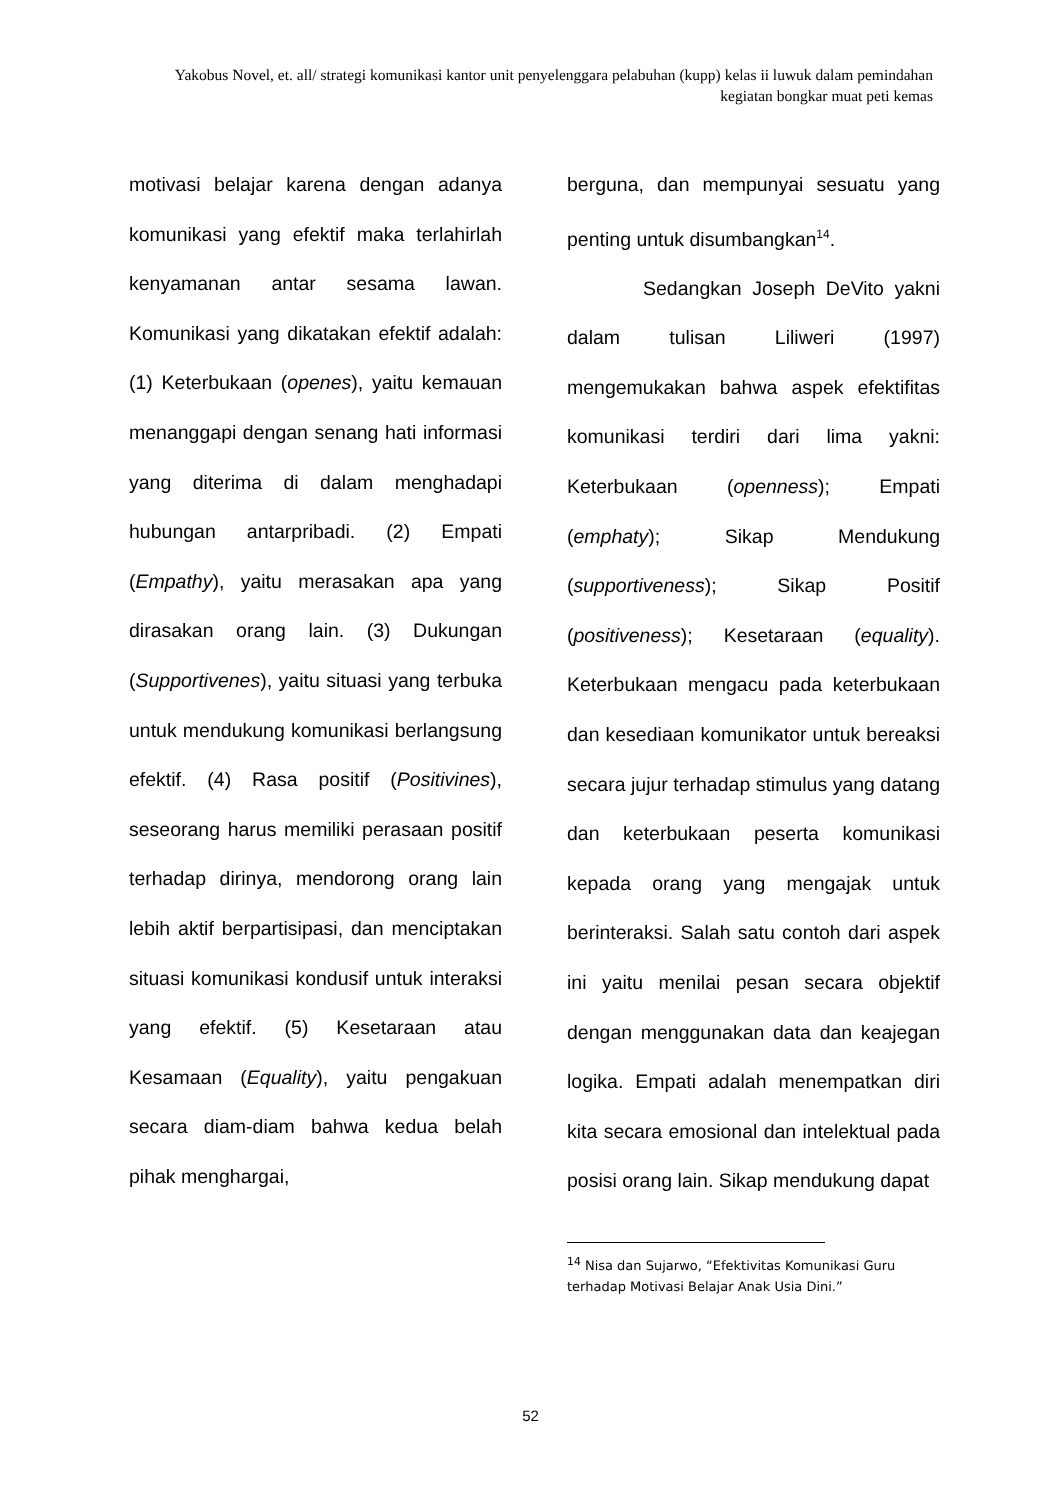Yakobus Novel, et. all/ strategi komunikasi kantor unit penyelenggara pelabuhan (kupp) kelas ii luwuk dalam pemindahan kegiatan bongkar muat peti kemas
motivasi belajar karena dengan adanya komunikasi yang efektif maka terlahirlah kenyamanan antar sesama lawan. Komunikasi yang dikatakan efektif adalah: (1) Keterbukaan (openes), yaitu kemauan menanggapi dengan senang hati informasi yang diterima di dalam menghadapi hubungan antarpribadi. (2) Empati (Empathy), yaitu merasakan apa yang dirasakan orang lain. (3) Dukungan (Supportivenes), yaitu situasi yang terbuka untuk mendukung komunikasi berlangsung efektif. (4) Rasa positif (Positivines), seseorang harus memiliki perasaan positif terhadap dirinya, mendorong orang lain lebih aktif berpartisipasi, dan menciptakan situasi komunikasi kondusif untuk interaksi yang efektif. (5) Kesetaraan atau Kesamaan (Equality), yaitu pengakuan secara diam-diam bahwa kedua belah pihak menghargai,
berguna, dan mempunyai sesuatu yang penting untuk disumbangkan<sup>14</sup>.
Sedangkan Joseph DeVito yakni dalam tulisan Liliweri (1997) mengemukakan bahwa aspek efektifitas komunikasi terdiri dari lima yakni: Keterbukaan (openness); Empati (emphaty); Sikap Mendukung (supportiveness); Sikap Positif (positiveness); Kesetaraan (equality). Keterbukaan mengacu pada keterbukaan dan kesediaan komunikator untuk bereaksi secara jujur terhadap stimulus yang datang dan keterbukaan peserta komunikasi kepada orang yang mengajak untuk berinteraksi. Salah satu contoh dari aspek ini yaitu menilai pesan secara objektif dengan menggunakan data dan keajegan logika. Empati adalah menempatkan diri kita secara emosional dan intelektual pada posisi orang lain. Sikap mendukung dapat
<sup>14</sup> Nisa dan Sujarwo, “Efektivitas Komunikasi Guru terhadap Motivasi Belajar Anak Usia Dini.”
52